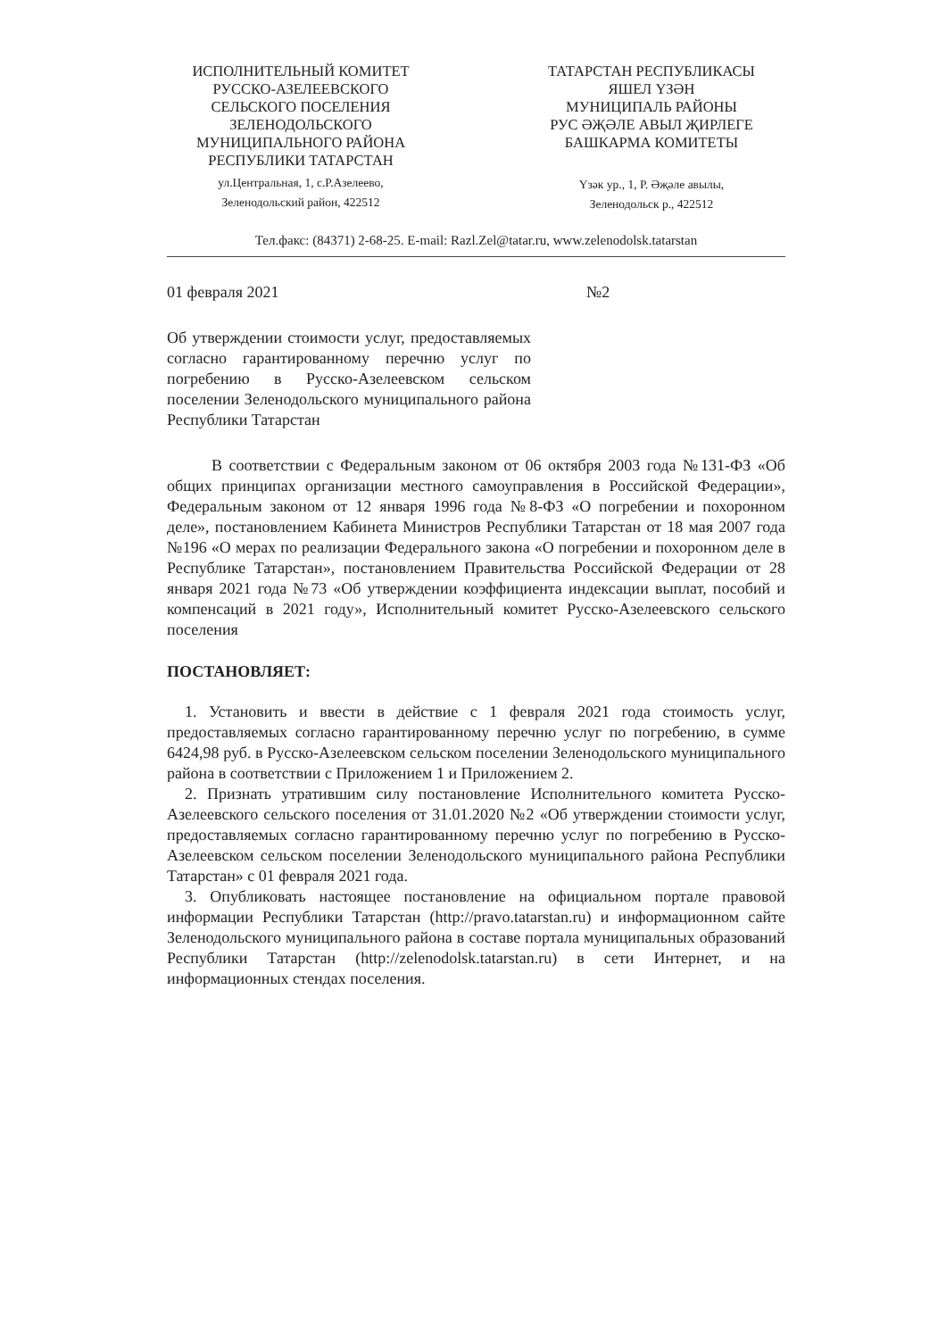ИСПОЛНИТЕЛЬНЫЙ КОМИТЕТ
РУССКО-АЗЕЛЕЕВСКОГО
СЕЛЬСКОГО ПОСЕЛЕНИЯ
ЗЕЛЕНОДОЛЬСКОГО
МУНИЦИПАЛЬНОГО РАЙОНА
РЕСПУБЛИКИ ТАТАРСТАН
ул.Центральная, 1, с.Р.Азелеево,
Зеленодольский район, 422512
ТАТАРСТАН РЕСПУБЛИКАСЫ
ЯШЕЛ ҮЗӘН
МУНИЦИПАЛЬ РАЙОНЫ
РУС ӘҖӘЛЕ АВЫЛ ҖИРЛЕГЕ
БАШКАРМА КОМИТЕТЫ
Үзәк ур., 1, Р. Әҗәле авылы,
Зеленодольск р., 422512
Тел.факс: (84371) 2-68-25. E-mail: Razl.Zel@tatar.ru, www.zelenodolsk.tatarstan
01 февраля 2021 №2
Об утверждении стоимости услуг, предоставляемых согласно гарантированному перечню услуг по погребению в Русско-Азелеевском сельском поселении Зеленодольского муниципального района Республики Татарстан
В соответствии с Федеральным законом от 06 октября 2003 года №131-ФЗ «Об общих принципах организации местного самоуправления в Российской Федерации», Федеральным законом от 12 января 1996 года №8-ФЗ «О погребении и похоронном деле», постановлением Кабинета Министров Республики Татарстан от 18 мая 2007 года №196 «О мерах по реализации Федерального закона «О погребении и похоронном деле в Республике Татарстан», постановлением Правительства Российской Федерации от 28 января 2021 года №73 «Об утверждении коэффициента индексации выплат, пособий и компенсаций в 2021 году», Исполнительный комитет Русско-Азелеевского сельского поселения
ПОСТАНОВЛЯЕТ:
1. Установить и ввести в действие с 1 февраля 2021 года стоимость услуг, предоставляемых согласно гарантированному перечню услуг по погребению, в сумме 6424,98 руб. в Русско-Азелеевском сельском поселении Зеленодольского муниципального района в соответствии с Приложением 1 и Приложением 2.
2. Признать утратившим силу постановление Исполнительного комитета Русско-Азелеевского сельского поселения от 31.01.2020 №2 «Об утверждении стоимости услуг, предоставляемых согласно гарантированному перечню услуг по погребению в Русско-Азелеевском сельском поселении Зеленодольского муниципального района Республики Татарстан» с 01 февраля 2021 года.
3. Опубликовать настоящее постановление на официальном портале правовой информации Республики Татарстан (http://pravo.tatarstan.ru) и информационном сайте Зеленодольского муниципального района в составе портала муниципальных образований Республики Татарстан (http://zelenodolsk.tatarstan.ru) в сети Интернет, и на информационных стендах поселения.